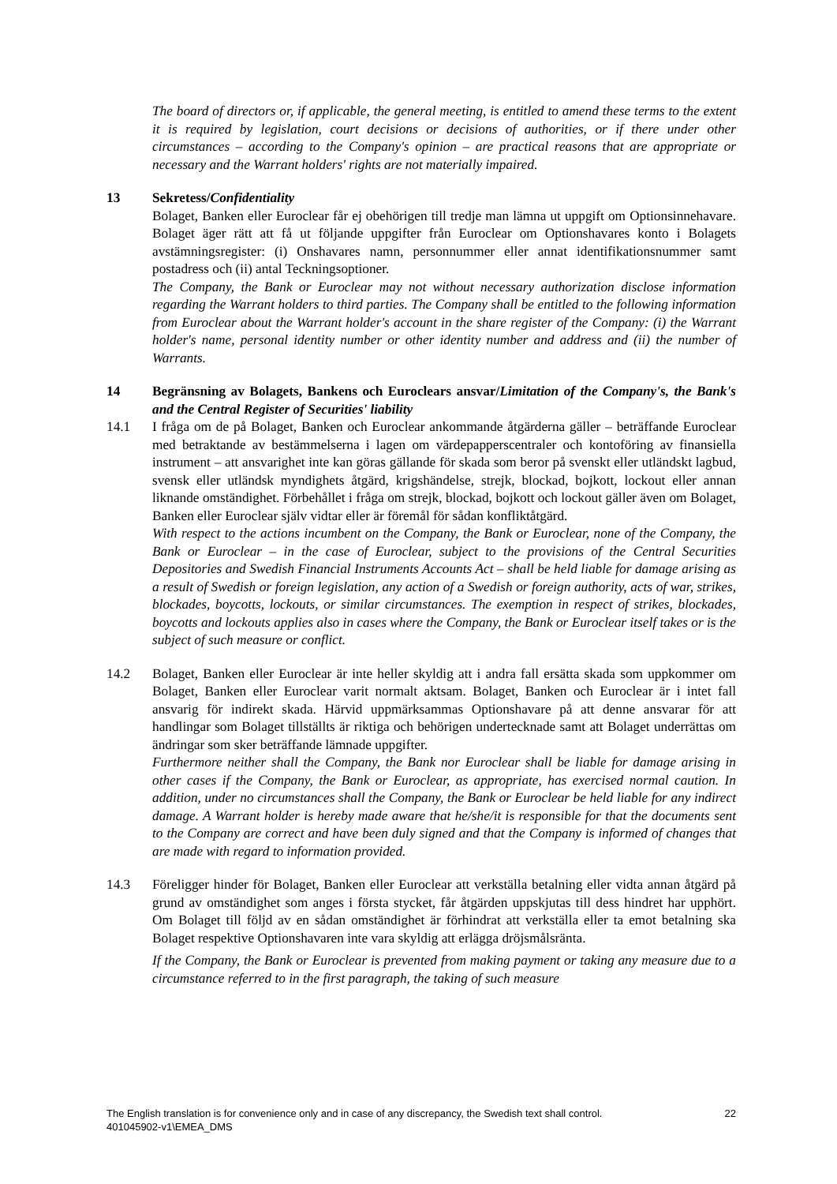The board of directors or, if applicable, the general meeting, is entitled to amend these terms to the extent it is required by legislation, court decisions or decisions of authorities, or if there under other circumstances – according to the Company's opinion – are practical reasons that are appropriate or necessary and the Warrant holders' rights are not materially impaired.
13 Sekretess/Confidentiality
Bolaget, Banken eller Euroclear får ej obehörigen till tredje man lämna ut uppgift om Optionsinnehavare. Bolaget äger rätt att få ut följande uppgifter från Euroclear om Optionshavares konto i Bolagets avstämningsregister: (i) Onshavares namn, personnummer eller annat identifikationsnummer samt postadress och (ii) antal Teckningsoptioner.
The Company, the Bank or Euroclear may not without necessary authorization disclose information regarding the Warrant holders to third parties. The Company shall be entitled to the following information from Euroclear about the Warrant holder's account in the share register of the Company: (i) the Warrant holder's name, personal identity number or other identity number and address and (ii) the number of Warrants.
14 Begränsning av Bolagets, Bankens och Euroclears ansvar/Limitation of the Company's, the Bank's and the Central Register of Securities' liability
14.1 I fråga om de på Bolaget, Banken och Euroclear ankommande åtgärderna gäller – beträffande Euroclear med betraktande av bestämmelserna i lagen om värdepapperscentraler och kontoföring av finansiella instrument – att ansvarighet inte kan göras gällande för skada som beror på svenskt eller utländskt lagbud, svensk eller utländsk myndighets åtgärd, krigshändelse, strejk, blockad, bojkott, lockout eller annan liknande omständighet. Förbehållet i fråga om strejk, blockad, bojkott och lockout gäller även om Bolaget, Banken eller Euroclear själv vidtar eller är föremål för sådan konfliktåtgärd.
With respect to the actions incumbent on the Company, the Bank or Euroclear, none of the Company, the Bank or Euroclear – in the case of Euroclear, subject to the provisions of the Central Securities Depositories and Swedish Financial Instruments Accounts Act – shall be held liable for damage arising as a result of Swedish or foreign legislation, any action of a Swedish or foreign authority, acts of war, strikes, blockades, boycotts, lockouts, or similar circumstances. The exemption in respect of strikes, blockades, boycotts and lockouts applies also in cases where the Company, the Bank or Euroclear itself takes or is the subject of such measure or conflict.
14.2 Bolaget, Banken eller Euroclear är inte heller skyldig att i andra fall ersätta skada som uppkommer om Bolaget, Banken eller Euroclear varit normalt aktsam. Bolaget, Banken och Euroclear är i intet fall ansvarig för indirekt skada. Härvid uppmärksammas Optionshavare på att denne ansvarar för att handlingar som Bolaget tillställts är riktiga och behörigen undertecknade samt att Bolaget underrättas om ändringar som sker beträffande lämnade uppgifter.
Furthermore neither shall the Company, the Bank nor Euroclear shall be liable for damage arising in other cases if the Company, the Bank or Euroclear, as appropriate, has exercised normal caution. In addition, under no circumstances shall the Company, the Bank or Euroclear be held liable for any indirect damage. A Warrant holder is hereby made aware that he/she/it is responsible for that the documents sent to the Company are correct and have been duly signed and that the Company is informed of changes that are made with regard to information provided.
14.3 Föreligger hinder för Bolaget, Banken eller Euroclear att verkställa betalning eller vidta annan åtgärd på grund av omständighet som anges i första stycket, får åtgärden uppskjutas till dess hindret har upphört. Om Bolaget till följd av en sådan omständighet är förhindrat att verkställa eller ta emot betalning ska Bolaget respektive Optionshavaren inte vara skyldig att erlägga dröjsmålsränta.
If the Company, the Bank or Euroclear is prevented from making payment or taking any measure due to a circumstance referred to in the first paragraph, the taking of such measure
22 The English translation is for convenience only and in case of any discrepancy, the Swedish text shall control.
401045902-v1\EMEA_DMS